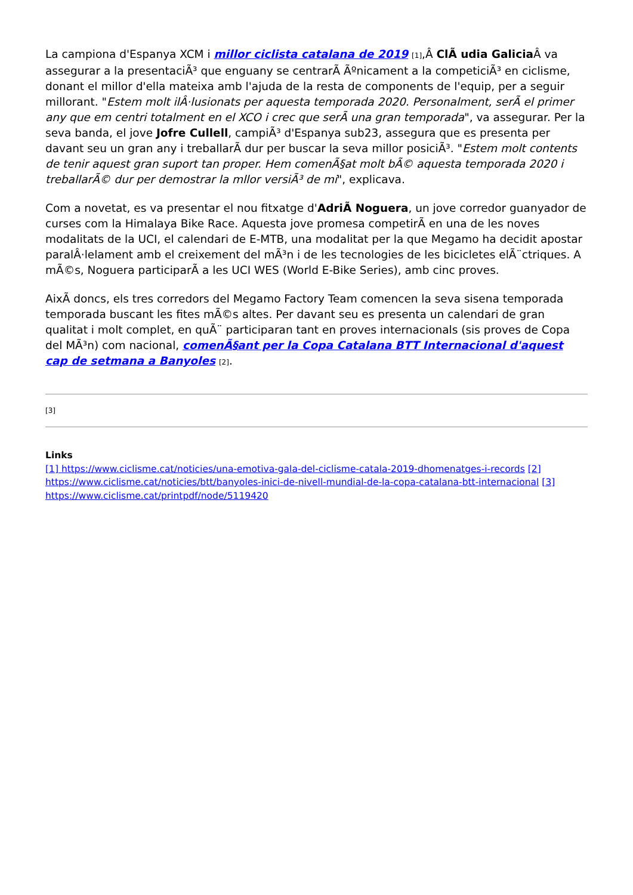La campiona d'Espanya XCM i millor ciclista catalana de 2019 [1],Â ClÃ udia Galicia Â va assegurar a la presentaciÃ³ que enguany se centrarÃ Ãºnicament a la competiciÃ³ en ciclisme, donant el millor d'ella mateixa amb l'ajuda de la resta de components de l'equip, per a seguir millorant. "Estem molt ilÂ·lusionats per aquesta temporada 2020. Personalment, serÃ el primer any que em centri totalment en el XCO i crec que serÃ una gran temporada", va assegurar. Per la seva banda, el jove Jofre Cullell, campiÃ³ d'Espanya sub23, assegura que es presenta per davant seu un gran any i treballarÃ dur per buscar la seva millor posiciÃ³. "Estem molt contents de tenir aquest gran suport tan proper. Hem comenÃ§at molt bÃ© aquesta temporada 2020 i treballarÃ© dur per demostrar la mllor versiÃ³ de mi", explicava.
Com a novetat, es va presentar el nou fitxatge d'AdriÃ Noguera, un jove corredor guanyador de curses com la Himalaya Bike Race. Aquesta jove promesa competirÃ en una de les noves modalitats de la UCI, el calendari de E-MTB, una modalitat per la que Megamo ha decidit apostar paralÂ·lelament amb el creixement del mÃ³n i de les tecnologies de les bicicletes elÃ¨ctriques. A mÃ©s, Noguera participarÃ a les UCI WES (World E-Bike Series), amb cinc proves.
AixÃ doncs, els tres corredors del Megamo Factory Team comencen la seva sisena temporada temporada buscant les fites mÃ©s altes. Per davant seu es presenta un calendari de gran qualitat i molt complet, en quÃ¨ participaran tant en proves internacionals (sis proves de Copa del MÃ³n) com nacional, comenÃ§ant per la Copa Catalana BTT Internacional d'aquest cap de setmana a Banyoles [2].
[3]
Links
[1] https://www.ciclisme.cat/noticies/una-emotiva-gala-del-ciclisme-catala-2019-dhomenatges-i-records [2] https://www.ciclisme.cat/noticies/btt/banyoles-inici-de-nivell-mundial-de-la-copa-catalana-btt-internacional [3] https://www.ciclisme.cat/printpdf/node/5119420